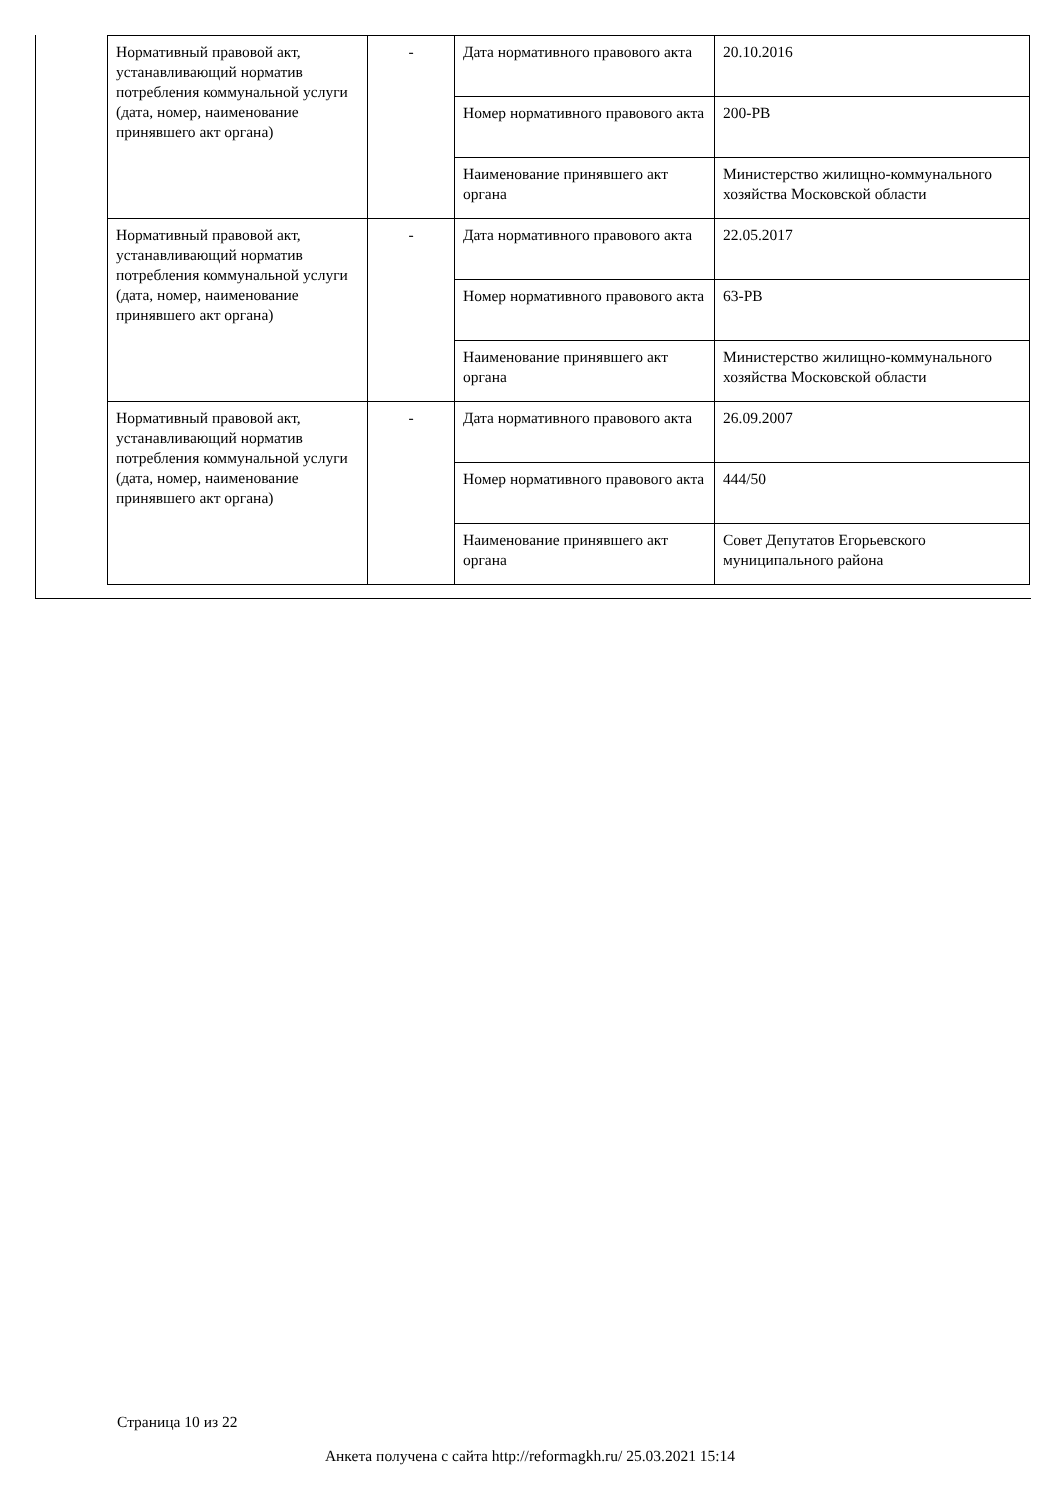| Нормативный правовой акт, устанавливающий норматив потребления коммунальной услуги (дата, номер, наименование принявшего акт органа) | - | Дата нормативного правового акта | 20.10.2016 |
| | | Номер нормативного правового акта | 200-РВ |
| | | Наименование принявшего акт органа | Министерство жилищно-коммунального хозяйства Московской области |
| Нормативный правовой акт, устанавливающий норматив потребления коммунальной услуги (дата, номер, наименование принявшего акт органа) | - | Дата нормативного правового акта | 22.05.2017 |
| | | Номер нормативного правового акта | 63-РВ |
| | | Наименование принявшего акт органа | Министерство жилищно-коммунального хозяйства Московской области |
| Нормативный правовой акт, устанавливающий норматив потребления коммунальной услуги (дата, номер, наименование принявшего акт органа) | - | Дата нормативного правового акта | 26.09.2007 |
| | | Номер нормативного правового акта | 444/50 |
| | | Наименование принявшего акт органа | Совет Депутатов Егорьевского муниципального района |
Страница 10 из 22
Анкета получена с сайта http://reformagkh.ru/ 25.03.2021 15:14